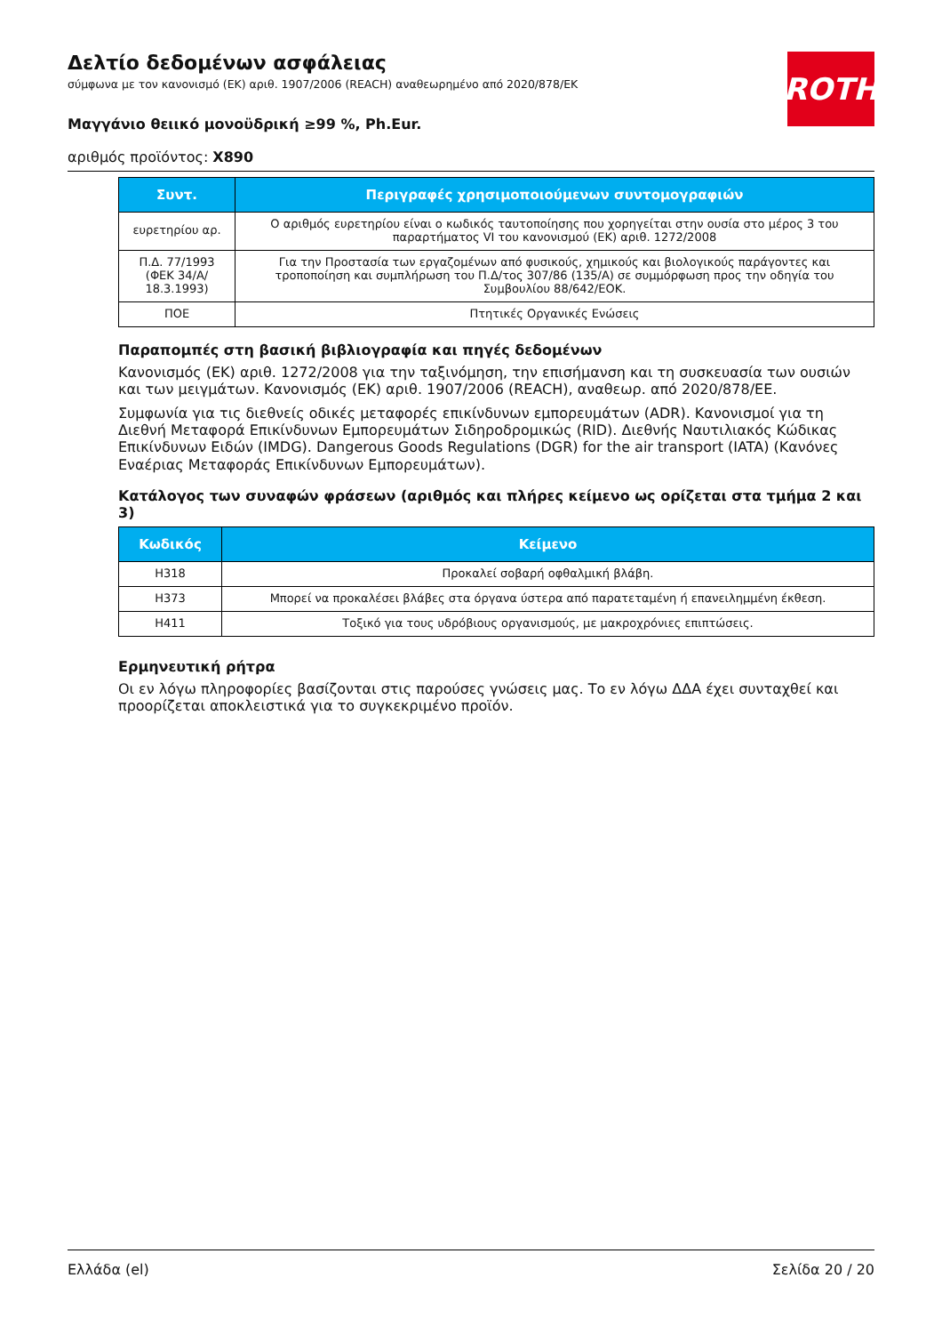ROTH
Δελτίο δεδομένων ασφάλειας
σύμφωνα με τον κανονισμό (ΕΚ) αριθ. 1907/2006 (REACH) αναθεωρημένο από 2020/878/ΕΚ
Μαγγάνιο θειικό μονοϋδρική ≥99 %, Ph.Eur.
αριθμός προϊόντος: X890
| Συντ. | Περιγραφές χρησιμοποιούμενων συντομογραφιών |
| --- | --- |
| ευρετηρίου αρ. | Ο αριθμός ευρετηρίου είναι ο κωδικός ταυτοποίησης που χορηγείται στην ουσία στο μέρος 3 του παραρτήματος VI του κανονισμού (ΕΚ) αριθ. 1272/2008 |
| Π.Δ. 77/1993 (ΦΕΚ 34/Α/ 18.3.1993) | Για την Προστασία των εργαζομένων από φυσικούς, χημικούς και βιολογικούς παράγοντες και τροποποίηση και συμπλήρωση του Π.Δ/τος 307/86 (135/Α) σε συμμόρφωση προς την οδηγία του Συμβουλίου 88/642/ΕΟΚ. |
| ΠΟΕ | Πτητικές Οργανικές Ενώσεις |
Παραπομπές στη βασική βιβλιογραφία και πηγές δεδομένων
Κανονισμός (ΕΚ) αριθ. 1272/2008 για την ταξινόμηση, την επισήμανση και τη συσκευασία των ουσιών και των μειγμάτων. Κανονισμός (ΕΚ) αριθ. 1907/2006 (REACH), αναθεωρ. από 2020/878/ΕΕ.
Συμφωνία για τις διεθνείς οδικές μεταφορές επικίνδυνων εμπορευμάτων (ADR). Κανονισμοί για τη Διεθνή Μεταφορά Επικίνδυνων Εμπορευμάτων Σιδηροδρομικώς (RID). Διεθνής Ναυτιλιακός Κώδικας Επικίνδυνων Ειδών (IMDG). Dangerous Goods Regulations (DGR) for the air transport (IATA) (Κανόνες Εναέριας Μεταφοράς Επικίνδυνων Εμπορευμάτων).
Κατάλογος των συναφών φράσεων (αριθμός και πλήρες κείμενο ως ορίζεται στα τμήμα 2 και 3)
| Κωδικός | Κείμενο |
| --- | --- |
| H318 | Προκαλεί σοβαρή οφθαλμική βλάβη. |
| H373 | Μπορεί να προκαλέσει βλάβες στα όργανα ύστερα από παρατεταμένη ή επανειλημμένη έκθεση. |
| H411 | Τοξικό για τους υδρόβιους οργανισμούς, με μακροχρόνιες επιπτώσεις. |
Ερμηνευτική ρήτρα
Οι εν λόγω πληροφορίες βασίζονται στις παρούσες γνώσεις μας. Το εν λόγω ΔΔΑ έχει συνταχθεί και προορίζεται αποκλειστικά για το συγκεκριμένο προϊόν.
Ελλάδα (el) Σελίδα 20 / 20